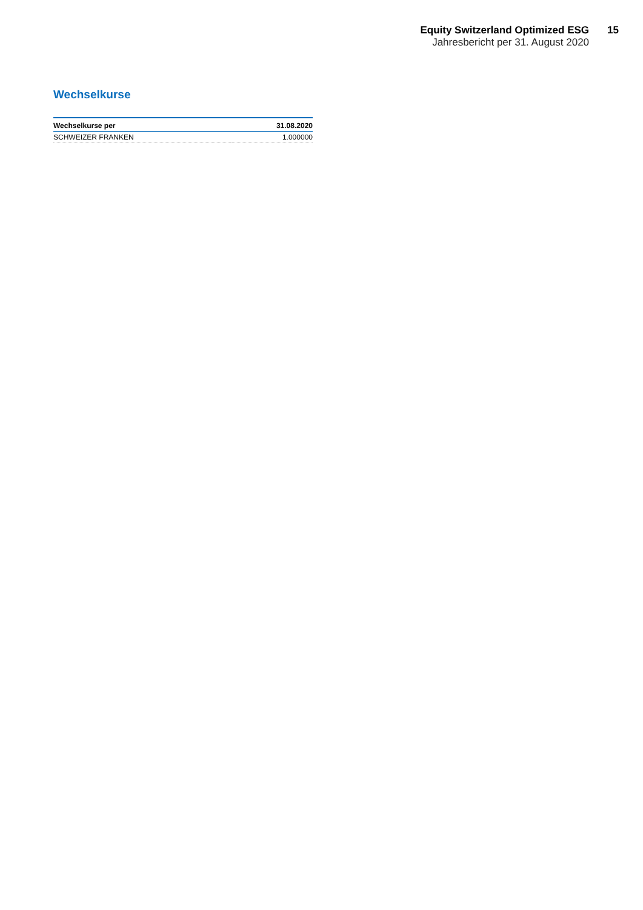Equity Switzerland Optimized ESG
Jahresbericht per 31. August 2020
15
Wechselkurse
| Wechselkurse per | 31.08.2020 |
| --- | --- |
| SCHWEIZER FRANKEN | 1.000000 |